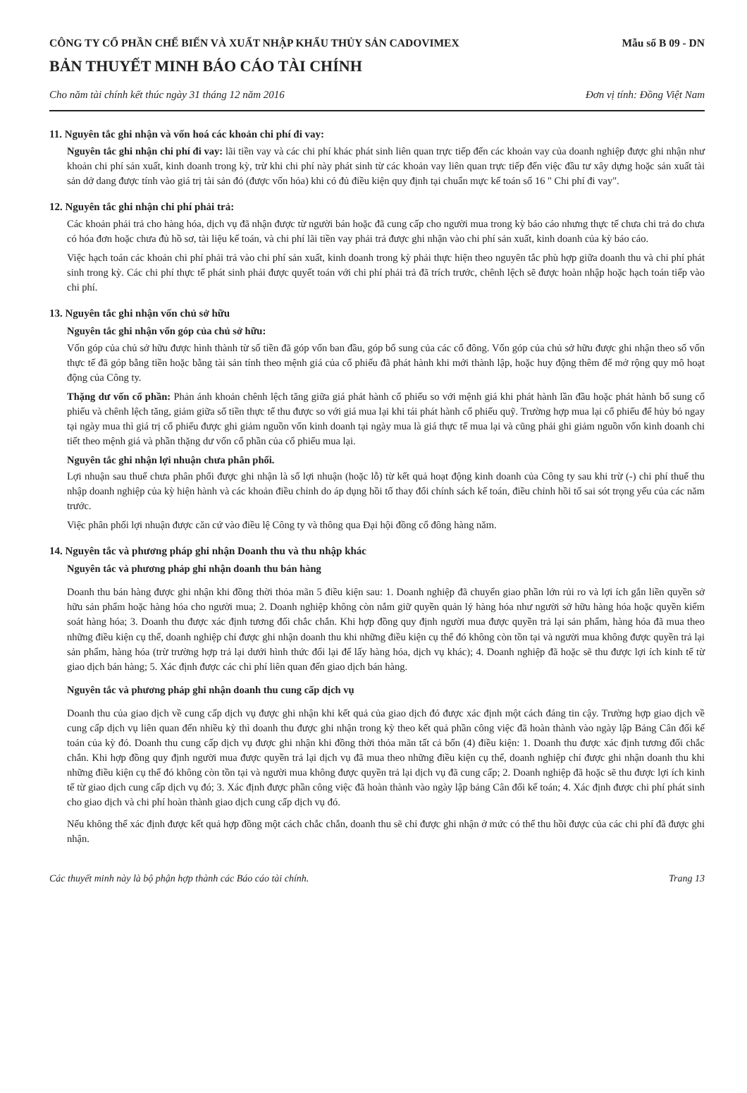CÔNG TY CỔ PHẦN CHẾ BIẾN VÀ XUẤT NHẬP KHẨU THỦY SẢN CADOVIMEX
Mẫu số B 09 - DN
BẢN THUYẾT MINH BÁO CÁO TÀI CHÍNH
Cho năm tài chính kết thúc ngày 31 tháng 12 năm 2016 Đơn vị tính: Đồng Việt Nam
11. Nguyên tắc ghi nhận và vốn hoá các khoản chi phí đi vay:
Nguyên tắc ghi nhận chi phí đi vay: lãi tiền vay và các chi phí khác phát sinh liên quan trực tiếp đến các khoản vay của doanh nghiệp được ghi nhận như khoản chi phí sản xuất, kinh doanh trong kỳ, trừ khi chi phí này phát sinh từ các khoản vay liên quan trực tiếp đến việc đầu tư xây dựng hoặc sản xuất tài sản dở dang được tính vào giá trị tài sản đó (được vốn hóa) khi có đủ điều kiện quy định tại chuẩn mực kế toán số 16 " Chi phí đi vay".
12. Nguyên tắc ghi nhận chi phí phải trả:
Các khoản phải trả cho hàng hóa, dịch vụ đã nhận được từ người bán hoặc đã cung cấp cho người mua trong kỳ báo cáo nhưng thực tế chưa chi trả do chưa có hóa đơn hoặc chưa đủ hồ sơ, tài liệu kế toán, và chi phí lãi tiền vay phải trả được ghi nhận vào chi phí sản xuất, kinh doanh của kỳ báo cáo.
Việc hạch toán các khoản chi phí phải trả vào chi phí sản xuất, kinh doanh trong kỳ phải thực hiện theo nguyên tắc phù hợp giữa doanh thu và chi phí phát sinh trong kỳ. Các chi phí thực tế phát sinh phải được quyết toán với chi phí phải trả đã trích trước, chênh lệch sẽ được hoàn nhập hoặc hạch toán tiếp vào chi phí.
13. Nguyên tắc ghi nhận vốn chủ sở hữu
Nguyên tắc ghi nhận vốn góp của chủ sở hữu:
Vốn góp của chủ sở hữu được hình thành từ số tiền đã góp vốn ban đầu, góp bổ sung của các cổ đông. Vốn góp của chủ sở hữu được ghi nhận theo số vốn thực tế đã góp bằng tiền hoặc bằng tài sản tính theo mệnh giá của cổ phiếu đã phát hành khi mới thành lập, hoặc huy động thêm để mở rộng quy mô hoạt động của Công ty.
Thặng dư vốn cổ phần: Phản ánh khoản chênh lệch tăng giữa giá phát hành cổ phiếu so với mệnh giá khi phát hành lần đầu hoặc phát hành bổ sung cổ phiếu và chênh lệch tăng, giảm giữa số tiền thực tế thu được so với giá mua lại khi tái phát hành cổ phiếu quỹ. Trường hợp mua lại cổ phiếu để hủy bỏ ngay tại ngày mua thì giá trị cổ phiếu được ghi giảm nguồn vốn kinh doanh tại ngày mua là giá thực tế mua lại và cũng phải ghi giảm nguồn vốn kinh doanh chi tiết theo mệnh giá và phần thặng dư vốn cổ phần của cổ phiếu mua lại.
Nguyên tắc ghi nhận lợi nhuận chưa phân phối.
Lợi nhuận sau thuế chưa phân phối được ghi nhận là số lợi nhuận (hoặc lỗ) từ kết quả hoạt động kinh doanh của Công ty sau khi trừ (-) chi phí thuế thu nhập doanh nghiệp của kỳ hiện hành và các khoản điều chỉnh do áp dụng hồi tố thay đổi chính sách kế toán, điều chỉnh hồi tố sai sót trọng yếu của các năm trước.
Việc phân phối lợi nhuận được căn cứ vào điều lệ Công ty và thông qua Đại hội đồng cổ đông hàng năm.
14. Nguyên tắc và phương pháp ghi nhận Doanh thu và thu nhập khác
Nguyên tắc và phương pháp ghi nhận doanh thu bán hàng
Doanh thu bán hàng được ghi nhận khi đồng thời thỏa mãn 5 điều kiện sau: 1. Doanh nghiệp đã chuyển giao phần lớn rủi ro và lợi ích gắn liền quyền sở hữu sản phẩm hoặc hàng hóa cho người mua; 2. Doanh nghiệp không còn nắm giữ quyền quản lý hàng hóa như người sở hữu hàng hóa hoặc quyền kiểm soát hàng hóa; 3. Doanh thu được xác định tương đối chắc chắn. Khi hợp đồng quy định người mua được quyền trả lại sản phẩm, hàng hóa đã mua theo những điều kiện cụ thể, doanh nghiệp chỉ được ghi nhận doanh thu khi những điều kiện cụ thể đó không còn tồn tại và người mua không được quyền trả lại sản phẩm, hàng hóa (trừ trường hợp trả lại dưới hình thức đổi lại để lấy hàng hóa, dịch vụ khác); 4. Doanh nghiệp đã hoặc sẽ thu được lợi ích kinh tế từ giao dịch bán hàng; 5. Xác định được các chi phí liên quan đến giao dịch bán hàng.
Nguyên tắc và phương pháp ghi nhận doanh thu cung cấp dịch vụ
Doanh thu của giao dịch về cung cấp dịch vụ được ghi nhận khi kết quả của giao dịch đó được xác định một cách đáng tin cậy. Trường hợp giao dịch về cung cấp dịch vụ liên quan đến nhiều kỳ thì doanh thu được ghi nhận trong kỳ theo kết quả phần công việc đã hoàn thành vào ngày lập Bảng Cân đối kế toán của kỳ đó. Doanh thu cung cấp dịch vụ được ghi nhận khi đồng thời thỏa mãn tất cả bốn (4) điều kiện: 1. Doanh thu được xác định tương đối chắc chắn. Khi hợp đồng quy định người mua được quyền trả lại dịch vụ đã mua theo những điều kiện cụ thể, doanh nghiệp chỉ được ghi nhận doanh thu khi những điều kiện cụ thể đó không còn tồn tại và người mua không được quyền trả lại dịch vụ đã cung cấp; 2. Doanh nghiệp đã hoặc sẽ thu được lợi ích kinh tế từ giao dịch cung cấp dịch vụ đó; 3. Xác định được phần công việc đã hoàn thành vào ngày lập bảng Cân đối kế toán; 4. Xác định được chi phí phát sinh cho giao dịch và chi phí hoàn thành giao dịch cung cấp dịch vụ đó.
Nếu không thể xác định được kết quả hợp đồng một cách chắc chắn, doanh thu sẽ chỉ được ghi nhận ở mức có thể thu hồi được của các chi phí đã được ghi nhận.
Các thuyết minh này là bộ phận hợp thành các Báo cáo tài chính. Trang 13